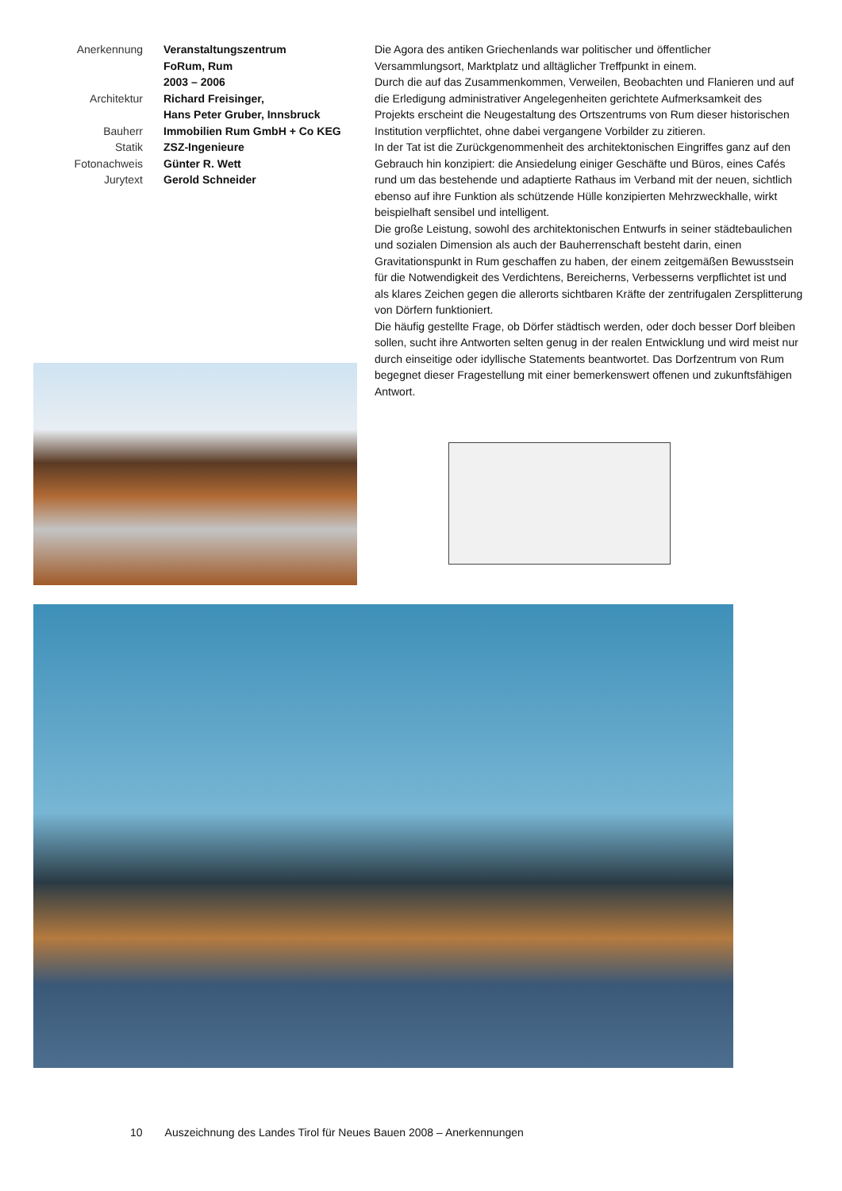Anerkennung
Veranstaltungszentrum
FoRum, Rum
2003 – 2006
Architektur
Richard Freisinger,
Hans Peter Gruber, Innsbruck
Bauherr
Immobilien Rum GmbH + Co KEG
Statik
ZSZ-Ingenieure
Fotonachweis
Günter R. Wett
Jurytext
Gerold Schneider
Die Agora des antiken Griechenlands war politischer und öffentlicher Versammlungsort, Marktplatz und alltäglicher Treffpunkt in einem.
Durch die auf das Zusammenkommen, Verweilen, Beobachten und Flanieren und auf die Erledigung administrativer Angelegenheiten gerichtete Aufmerksamkeit des Projekts erscheint die Neugestaltung des Ortszentrums von Rum dieser historischen Institution verpflichtet, ohne dabei vergangene Vorbilder zu zitieren.
In der Tat ist die Zurückgenommenheit des architektonischen Eingriffes ganz auf den Gebrauch hin konzipiert: die Ansiedelung einiger Geschäfte und Büros, eines Cafés rund um das bestehende und adaptierte Rathaus im Verband mit der neuen, sichtlich ebenso auf ihre Funktion als schützende Hülle konzipierten Mehrzweckhalle, wirkt beispielhaft sensibel und intelligent.
Die große Leistung, sowohl des architektonischen Entwurfs in seiner städtebaulichen und sozialen Dimension als auch der Bauherrenschaft besteht darin, einen Gravitationspunkt in Rum geschaffen zu haben, der einem zeitgemäßen Bewusstsein für die Notwendigkeit des Verdichtens, Bereicherns, Verbesserns verpflichtet ist und als klares Zeichen gegen die allerorts sichtbaren Kräfte der zentrifugalen Zersplitterung von Dörfern funktioniert.
Die häufig gestellte Frage, ob Dörfer städtisch werden, oder doch besser Dorf bleiben sollen, sucht ihre Antworten selten genug in der realen Entwicklung und wird meist nur durch einseitige oder idyllische Statements beantwortet. Das Dorfzentrum von Rum begegnet dieser Fragestellung mit einer bemerkenswert offenen und zukunftsfähigen Antwort.
10 Auszeichnung des Landes Tirol für Neues Bauen 2008 – Anerkennungen